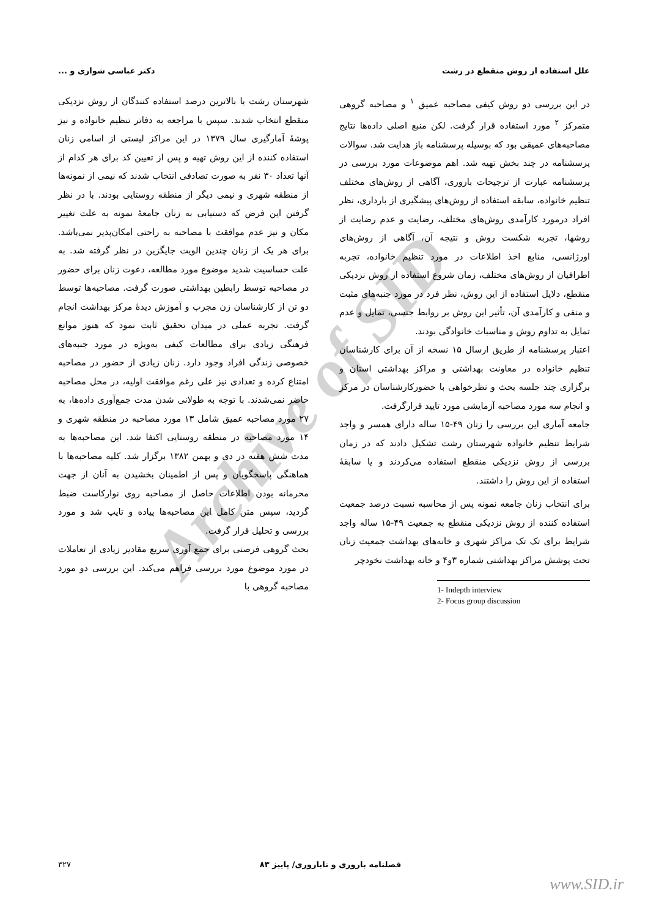Archive of SID
علل استفاده از روش منقطع در رشت دکتر عباسی شوازی و ...
در این بررسی دو روش کیفی مصاحبه عمیق <sup>۱</sup> و مصاحبه گروهی متمرکز <sup>۲</sup> مورد استفاده قرار گرفت. لکن منبع اصلی داده‌ها نتایج مصاحبه‌های عمیقی بود که بوسیله پرسشنامه باز هدایت شد. سوالات پرسشنامه در چند بخش تهیه شد. اهم موضوعات مورد بررسی در پرسشنامه عبارت از ترجیحات باروری، آگاهی از روش‌های مختلف تنظیم خانواده، سابقه استفاده از روش‌های پیشگیری از بارداری، نظر افراد درمورد کارآمدی روش‌های مختلف، رضایت و عدم رضایت از روشها، تجربه شکست روش و نتیجه آن، آگاهی از روش‌های اورژانسی، منابع اخذ اطلاعات در مورد تنظیم خانواده، تجربه اطرافیان از روش‌های مختلف، زمان شروع استفاده از روش نزدیکی منقطع، دلایل استفاده از این روش، نظر فرد در مورد جنبه‌های مثبت و منفی و کارآمدی آن، تأثیر این روش بر روابط جنسی، تمایل و عدم تمایل به تداوم روش و مناسبات خانوادگی بودند.
اعتبار پرسشنامه از طریق ارسال ۱۵ نسخه از آن برای کارشناسان تنظیم خانواده در معاونت بهداشتی و مراکز بهداشتی استان و برگزاری چند جلسه بحث و نظرخواهی با حضورکارشناسان در مرکز و انجام سه مورد مصاحبه آزمایشی مورد تایید قرارگرفت.
جامعه آماری این بررسی را زنان ۴۹-۱۵ ساله دارای همسر و واجد شرایط تنظیم خانواده شهرستان رشت تشکیل دادند که در زمان بررسی از روش نزدیکی منقطع استفاده می‌کردند و یا سابقهٔ استفاده از این روش را داشتند.
برای انتخاب زنان جامعه نمونه پس از محاسبه نسبت درصد جمعیت استفاده کننده از روش نزدیکی منقطع به جمعیت ۴۹-۱۵ ساله واجد شرایط برای تک تک مراکز شهری و خانه‌های بهداشت جمعیت زنان تحت پوشش مراکز بهداشتی شماره ۳و۴ و خانه بهداشت نخودچر
1- Indepth interview
2- Focus group discussion
شهرستان رشت با بالاترین درصد استفاده کنندگان از روش نزدیکی منقطع انتخاب شدند. سپس با مراجعه به دفاتر تنظیم خانواده و نیز پوشهٔ آمارگیری سال ۱۳۷۹ در این مراکز لیستی از اسامی زنان استفاده کننده از این روش تهیه و پس از تعیین کد برای هر کدام از آنها تعداد ۳۰ نفر به صورت تصادفی انتخاب شدند که نیمی از نمونه‌ها از منطقه شهری و نیمی دیگر از منطقه روستایی بودند. با در نظر گرفتن این فرض که دستیابی به زنان جامعهٔ نمونه به علت تغییر مکان و نیز عدم موافقت با مصاحبه به راحتی امکان‌پذیر نمی‌باشد. برای هر یک از زنان چندین الویت جایگزین در نظر گرفته شد. به علت حساسیت شدید موضوع مورد مطالعه، دعوت زنان برای حضور در مصاحبه توسط رابطین بهداشتی صورت گرفت. مصاحبه‌ها توسط دو تن از کارشناسان زن مجرب و آموزش دیدهٔ مرکز بهداشت انجام گرفت. تجربه عملی در میدان تحقیق ثابت نمود که هنوز موانع فرهنگی زیادی برای مطالعات کیفی به‌ویژه در مورد جنبه‌های خصوصی زندگی افراد وجود دارد. زنان زیادی از حضور در مصاحبه امتناع کرده و تعدادی نیز علی رغم موافقت اولیه، در محل مصاحبه حاضر نمی‌شدند. با توجه به طولانی شدن مدت جمع‌آوری داده‌ها، به ۲۷ مورد مصاحبه عمیق شامل ۱۳ مورد مصاحبه در منطقه شهری و ۱۴ مورد مصاحبه در منطقه روستایی اکتفا شد. این مصاحبه‌ها به مدت شش هفته در دی و بهمن ۱۳۸۲ برگزار شد. کلیه مصاحبه‌ها با هماهنگی پاسخگویان و پس از اطمینان بخشیدن به آنان از جهت محرمانه بودن اطلاعات حاصل از مصاحبه روی نوارکاست ضبط گردید، سپس متن کامل این مصاحبه‌ها پیاده و تایپ شد و مورد بررسی و تحلیل قرار گرفت.
بحث گروهی فرصتی برای جمع آوری سریع مقادیر زیادی از تعاملات در مورد موضوع مورد بررسی فراهم می‌کند. این بررسی دو مورد مصاحبه گروهی با
فصلنامه باروری و ناباروری/ پاییز ۸۳ ۳۲۷
www.SID.ir